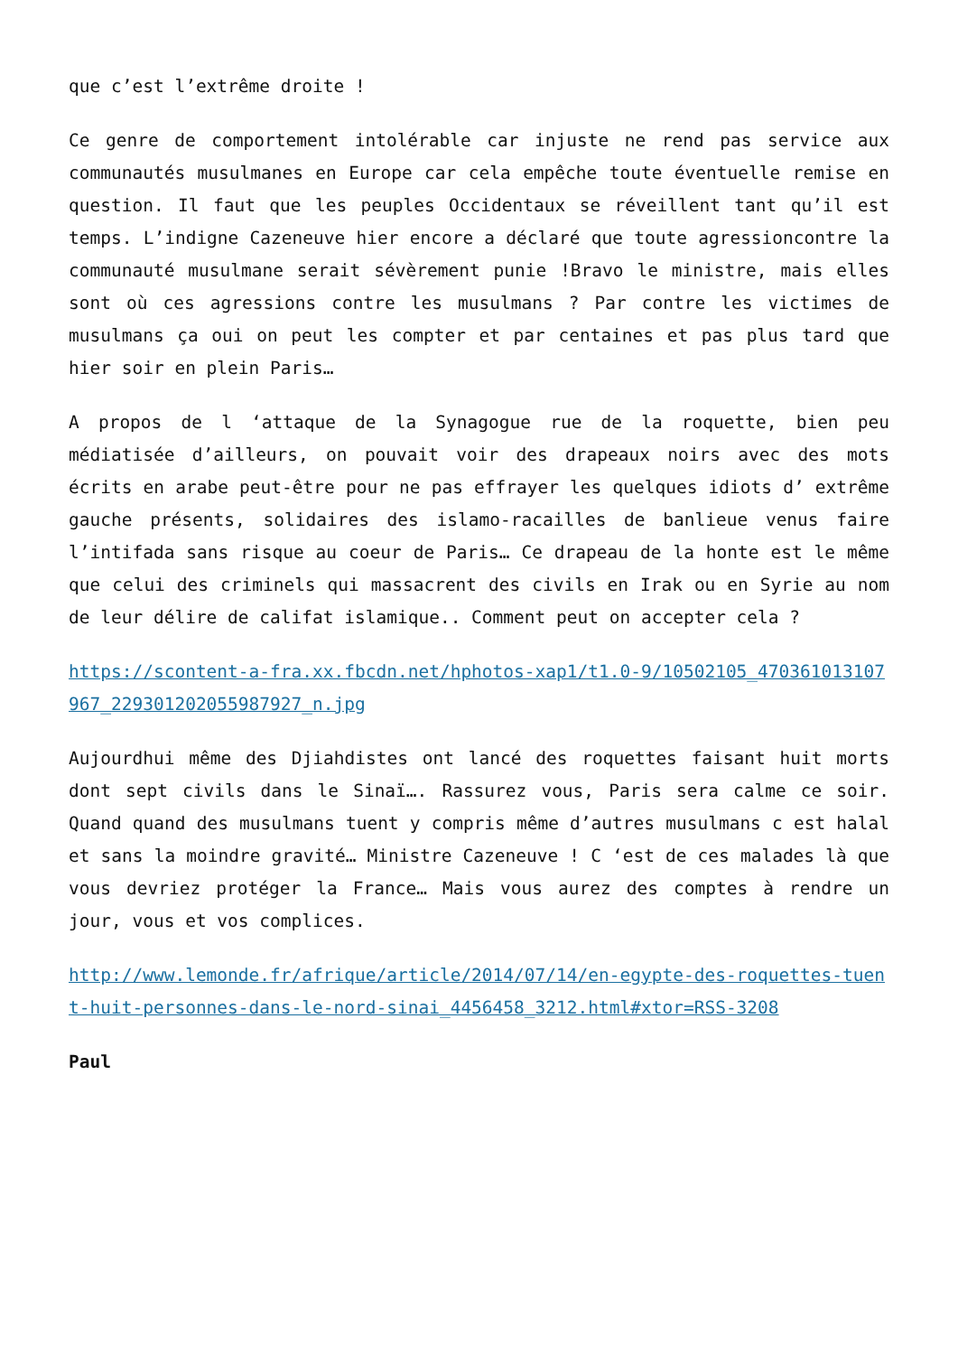que c’est l’extrême droite !
Ce genre de comportement intolérable car injuste ne rend pas service aux communautés musulmanes en Europe car cela empêche toute éventuelle remise en question. Il faut que les peuples Occidentaux se réveillent tant qu’il est temps. L’indigne Cazeneuve hier encore a déclaré que toute agressioncontre la communauté musulmane serait sévèrement punie !Bravo le ministre, mais elles sont où ces agressions contre les musulmans ? Par contre les victimes de musulmans ça oui on peut les compter et par centaines et pas plus tard que hier soir en plein Paris…
A propos de l ‘attaque de la Synagogue rue de la roquette, bien peu médiatisée d’ailleurs, on pouvait voir des drapeaux noirs avec des mots écrits en arabe peut-être pour ne pas effrayer les quelques idiots d’ extrême gauche présents, solidaires des islamo-racailles de banlieue venus faire l’intifada sans risque au coeur de Paris… Ce drapeau de la honte est le même que celui des criminels qui massacrent des civils en Irak ou en Syrie au nom de leur délire de califat islamique.. Comment peut on accepter cela ?
https://scontent-a-fra.xx.fbcdn.net/hphotos-xap1/t1.0-9/10502105_470361013107967_229301202055987927_n.jpg
Aujourdhui même des Djiahdistes ont lancé des roquettes faisant huit morts dont sept civils dans le Sinaï…. Rassurez vous, Paris sera calme ce soir. Quand quand des musulmans tuent y compris même d’autres musulmans c est halal et sans la moindre gravité… Ministre Cazeneuve ! C ‘est de ces malades là que vous devriez protéger la France… Mais vous aurez des comptes à rendre un jour, vous et vos complices.
http://www.lemonde.fr/afrique/article/2014/07/14/en-egypte-des-roquettes-tuent-huit-personnes-dans-le-nord-sinai_4456458_3212.html#xtor=RSS-3208
Paul